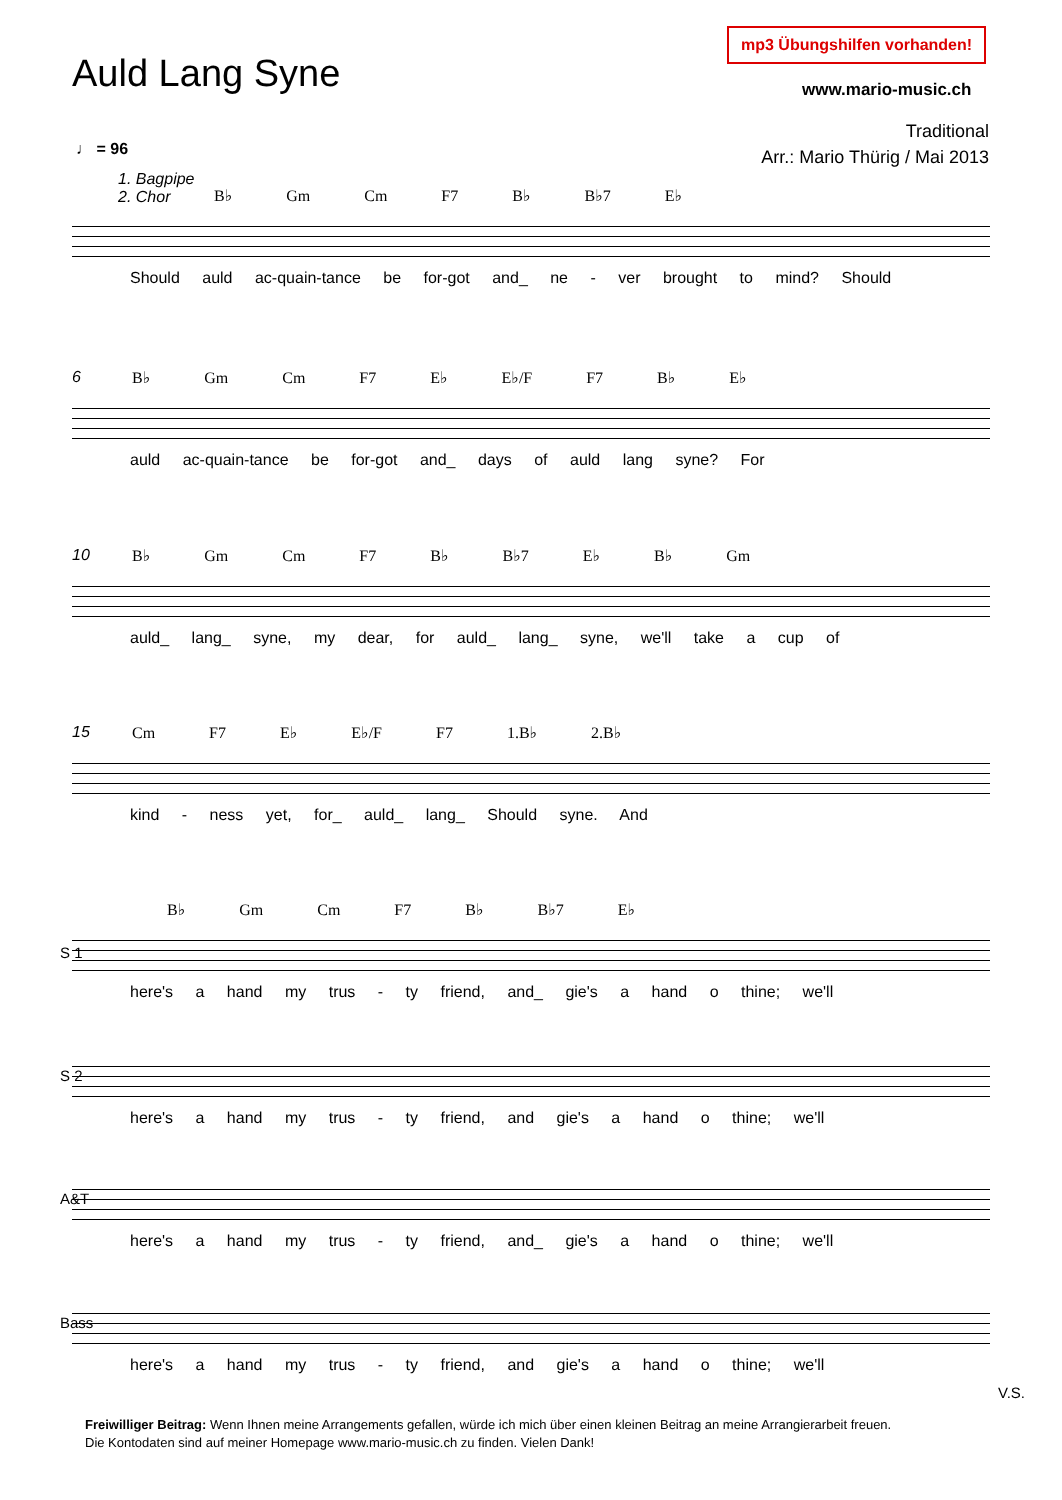Auld Lang Syne
mp3 Übungshilfen vorhanden!
www.mario-music.ch
Traditional
Arr.: Mario Thürig / Mai 2013
♩ = 96
1. Bagpipe
2. Chor
B♭ Gm Cm F7 B♭ B♭7 E♭
Should auld ac-quain-tance be for-got and_ ne - ver brought to mind? Should
6
B♭ Gm Cm F7 E♭ E♭/F F7 B♭ E♭
auld ac-quain-tance be for-got and_ days of auld lang syne? For
10
B♭ Gm Cm F7 B♭ B♭7 E♭ B♭ Gm
auld_ lang_ syne, my dear, for auld_ lang_ syne, we'll take a cup of
15
Cm F7 E♭ E♭/F F7 1.B♭ 2.B♭
kind - ness yet, for_ auld_ lang_ Should syne. And
B♭ Gm Cm F7 B♭ B♭7 E♭
S 1
here's a hand my trus - ty friend, and_ gie's a hand o thine; we'll
S 2
here's a hand my trus - ty friend, and gie's a hand o thine; we'll
A&T
here's a hand my trus - ty friend, and_ gie's a hand o thine; we'll
Bass
here's a hand my trus - ty friend, and gie's a hand o thine; we'll
V.S.
Freiwilliger Beitrag: Wenn Ihnen meine Arrangements gefallen, würde ich mich über einen kleinen Beitrag an meine Arrangierarbeit freuen.
Die Kontodaten sind auf meiner Homepage www.mario-music.ch zu finden. Vielen Dank!